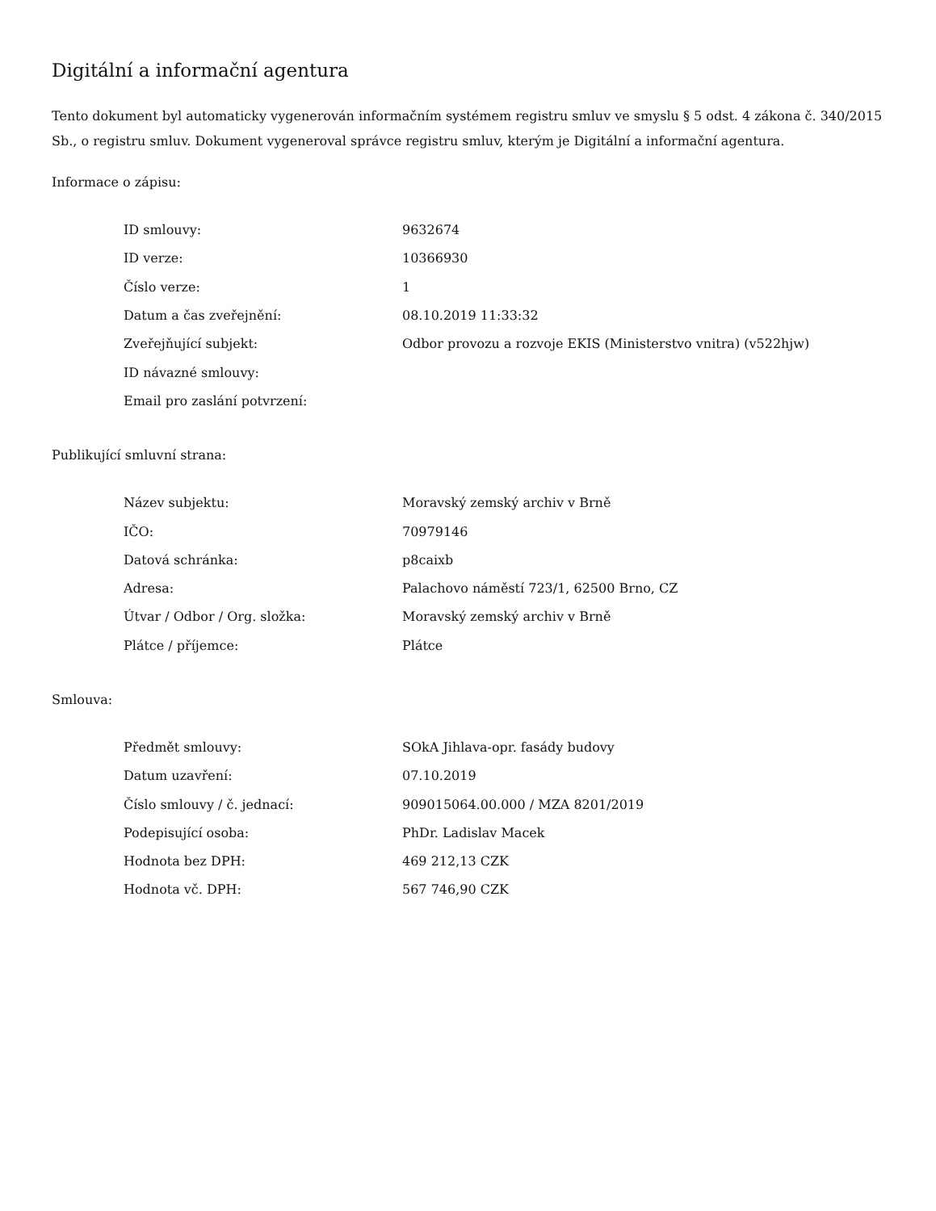Digitální a informační agentura
Tento dokument byl automaticky vygenerován informačním systémem registru smluv ve smyslu § 5 odst. 4 zákona č. 340/2015 Sb., o registru smluv. Dokument vygeneroval správce registru smluv, kterým je Digitální a informační agentura.
Informace o zápisu:
| ID smlouvy: | 9632674 |
| ID verze: | 10366930 |
| Číslo verze: | 1 |
| Datum a čas zveřejnění: | 08.10.2019 11:33:32 |
| Zveřejňující subjekt: | Odbor provozu a rozvoje EKIS (Ministerstvo vnitra) (v522hjw) |
| ID návazné smlouvy: | |
| Email pro zaslání potvrzení: | |
Publikující smluvní strana:
| Název subjektu: | Moravský zemský archiv v Brně |
| IČO: | 70979146 |
| Datová schránka: | p8caixb |
| Adresa: | Palachovo náměstí 723/1, 62500 Brno, CZ |
| Útvar / Odbor / Org. složka: | Moravský zemský archiv v Brně |
| Plátce / příjemce: | Plátce |
Smlouva:
| Předmět smlouvy: | SOkA Jihlava-opr. fasády budovy |
| Datum uzavření: | 07.10.2019 |
| Číslo smlouvy / č. jednací: | 909015064.00.000 / MZA 8201/2019 |
| Podepisující osoba: | PhDr. Ladislav Macek |
| Hodnota bez DPH: | 469 212,13 CZK |
| Hodnota vč. DPH: | 567 746,90 CZK |